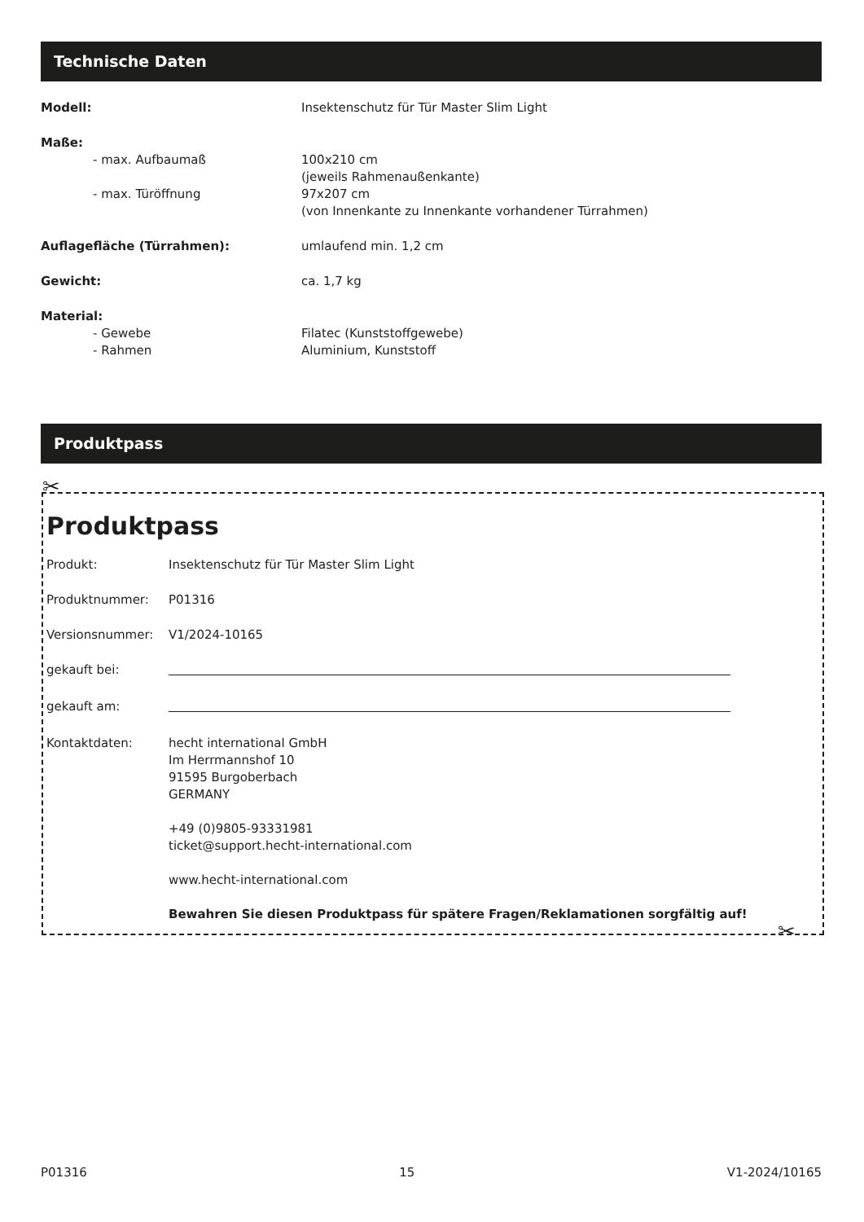Technische Daten
| Modell: | Insektenschutz für Tür Master Slim Light |
| Maße: | |
| - max. Aufbaumaß | 100x210 cm (jeweils Rahmenaußenkante) |
| - max. Türöffnung | 97x207 cm (von Innenkante zu Innenkante vorhandener Türrahmen) |
| Auflagefläche (Türrahmen): | umlaufend min. 1,2 cm |
| Gewicht: | ca. 1,7 kg |
| Material: | |
| - Gewebe | Filatec (Kunststoffgewebe) |
| - Rahmen | Aluminium, Kunststoff |
Produktpass
✂
✂
Produktpass
| Produkt: | Insektenschutz für Tür Master Slim Light |
| Produktnummer: | P01316 |
| Versionsnummer: | V1/2024-10165 |
| gekauft bei: | |
| gekauft am: | |
| Kontaktdaten: | hecht international GmbH Im Herrmannshof 10 91595 Burgoberbach GERMANY +49 (0)9805-93331981 ticket@support.hecht-international.com www.hecht-international.com Bewahren Sie diesen Produktpass für spätere Fragen/Reklamationen sorgfältig auf! |
P01316 15 V1-2024/10165